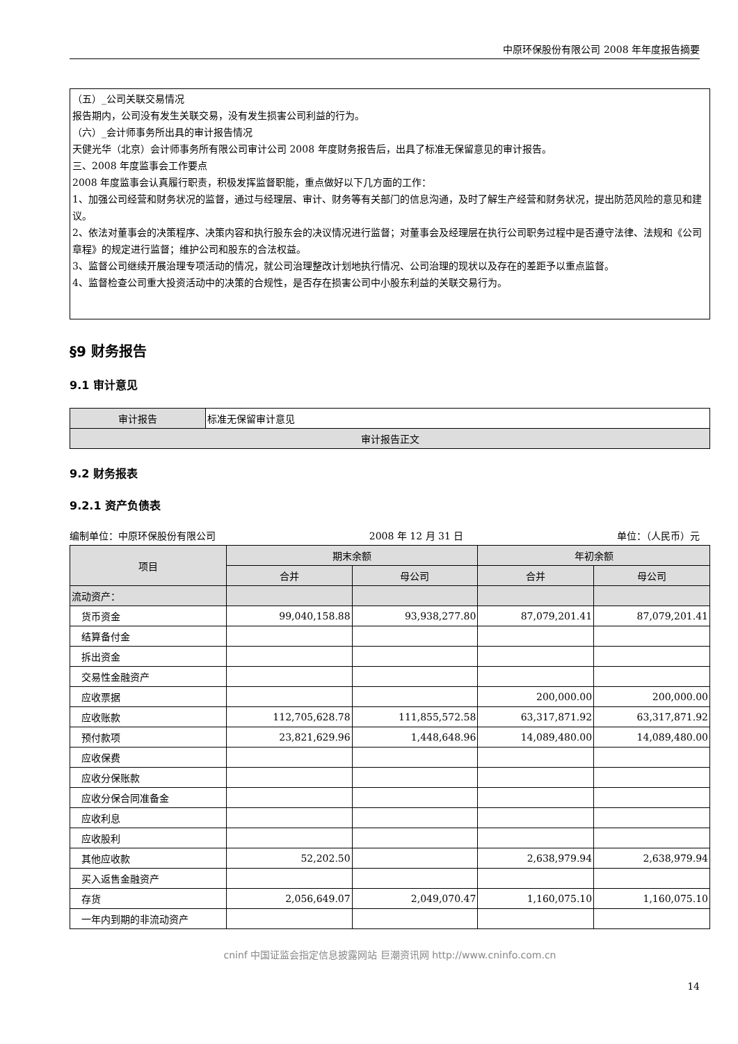中原环保股份有限公司 2008 年年度报告摘要
（五）_公司关联交易情况
报告期内，公司没有发生关联交易，没有发生损害公司利益的行为。
（六）_会计师事务所出具的审计报告情况
天健光华（北京）会计师事务所有限公司审计公司 2008 年度财务报告后，出具了标准无保留意见的审计报告。
三、2008 年度监事会工作要点
2008 年度监事会认真履行职责，积极发挥监督职能，重点做好以下几方面的工作：
1、加强公司经营和财务状况的监督，通过与经理层、审计、财务等有关部门的信息沟通，及时了解生产经营和财务状况，提出防范风险的意见和建议。
2、依法对董事会的决策程序、决策内容和执行股东会的决议情况进行监督；对董事会及经理层在执行公司职务过程中是否遵守法律、法规和《公司章程》的规定进行监督；维护公司和股东的合法权益。
3、监督公司继续开展治理专项活动的情况，就公司治理整改计划地执行情况、公司治理的现状以及存在的差距予以重点监督。
4、监督检查公司重大投资活动中的决策的合规性，是否存在损害公司中小股东利益的关联交易行为。
§9 财务报告
9.1 审计意见
| 审计报告 | 标准无保留审计意见 |
| 审计报告正文 | |
9.2 财务报表
9.2.1 资产负债表
编制单位：中原环保股份有限公司 2008 年 12 月 31 日 单位：（人民币）元
| 项目 | 期末余额 | | 年初余额 | |
| --- | --- | --- | --- | --- |
| | 合并 | 母公司 | 合并 | 母公司 |
| 流动资产： | | | | |
| 货币资金 | 99,040,158.88 | 93,938,277.80 | 87,079,201.41 | 87,079,201.41 |
| 结算备付金 | | | | |
| 拆出资金 | | | | |
| 交易性金融资产 | | | | |
| 应收票据 | | | 200,000.00 | 200,000.00 |
| 应收账款 | 112,705,628.78 | 111,855,572.58 | 63,317,871.92 | 63,317,871.92 |
| 预付款项 | 23,821,629.96 | 1,448,648.96 | 14,089,480.00 | 14,089,480.00 |
| 应收保费 | | | | |
| 应收分保账款 | | | | |
| 应收分保合同准备金 | | | | |
| 应收利息 | | | | |
| 应收股利 | | | | |
| 其他应收款 | 52,202.50 | | 2,638,979.94 | 2,638,979.94 |
| 买入返售金融资产 | | | | |
| 存货 | 2,056,649.07 | 2,049,070.47 | 1,160,075.10 | 1,160,075.10 |
| 一年内到期的非流动资产 | | | | |
cninf 中国证监会指定信息披露网站 巨潮资讯网 http://www.cninfo.com.cn
14